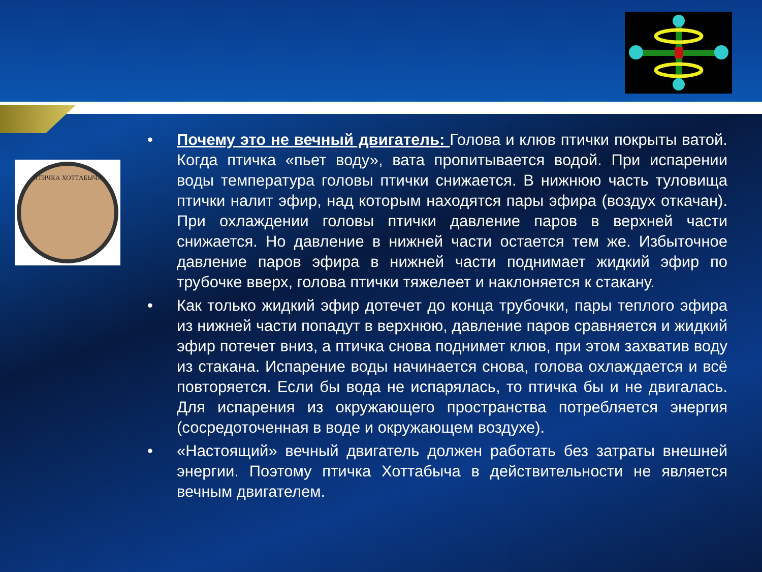ПТИЧКА ХОТТАБЫЧА
• Почему это не вечный двигатель: Голова и клюв птички покрыты ватой. Когда птичка «пьет воду», вата пропитывается водой. При испарении воды температура головы птички снижается. В нижнюю часть туловища птички налит эфир, над которым находятся пары эфира (воздух откачан). При охлаждении головы птички давление паров в верхней части снижается. Но давление в нижней части остается тем же. Избыточное давление паров эфира в нижней части поднимает жидкий эфир по трубочке вверх, голова птички тяжелеет и наклоняется к стакану.
• Как только жидкий эфир дотечет до конца трубочки, пары теплого эфира из нижней части попадут в верхнюю, давление паров сравняется и жидкий эфир потечет вниз, а птичка снова поднимет клюв, при этом захватив воду из стакана. Испарение воды начинается снова, голова охлаждается и всё повторяется. Если бы вода не испарялась, то птичка бы и не двигалась. Для испарения из окружающего пространства потребляется энергия (сосредоточенная в воде и окружающем воздухе).
• «Настоящий» вечный двигатель должен работать без затраты внешней энергии. Поэтому птичка Хоттабыча в действительности не является вечным двигателем.